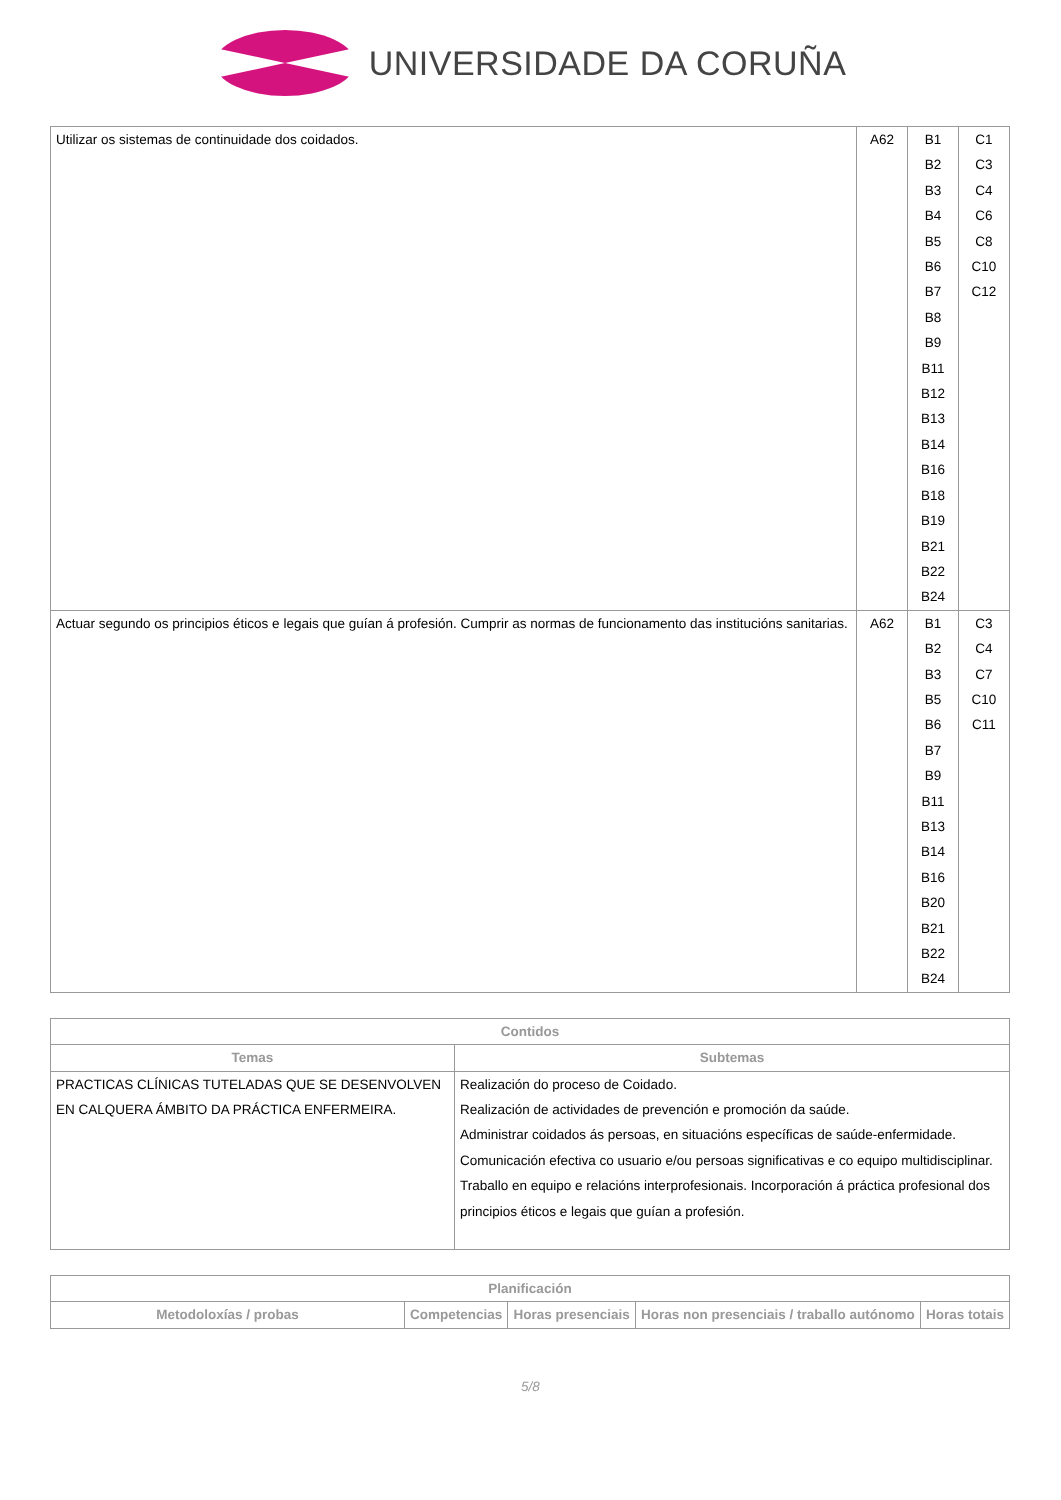UNIVERSIDADE DA CORUÑA
| Utilizar os sistemas de continuidade dos coidados. | A62 | B1 B2 B3 B4 B5 B6 B7 B8 B9 B11 B12 B13 B14 B16 B18 B19 B21 B22 B24 | C1 C3 C4 C6 C8 C10 C12 |
| Actuar segundo os principios éticos e legais que guían á profesión. Cumprir as normas de funcionamento das institucións sanitarias. | A62 | B1 B2 B3 B5 B6 B7 B9 B11 B13 B14 B16 B20 B21 B22 B24 | C3 C4 C7 C10 C11 |
| Contidos | |
| --- | --- |
| Temas | Subtemas |
| PRACTICAS CLÍNICAS TUTELADAS QUE SE DESENVOLVEN EN CALQUERA ÁMBITO DA PRÁCTICA ENFERMEIRA. | Realización do proceso de Coidado. Realización de actividades de prevención e promoción da saúde. Administrar coidados ás persoas, en situacións específicas de saúde-enfermidade. Comunicación efectiva co usuario e/ou persoas significativas e co equipo multidisciplinar. Traballo en equipo e relacións interprofesionais. Incorporación á práctica profesional dos principios éticos e legais que guían a profesión. |
| Planificación | | | | |
| --- | --- | --- | --- | --- |
| Metodoloxías / probas | Competencias | Horas presenciais | Horas non presenciais / traballo autónomo | Horas totais |
5/8